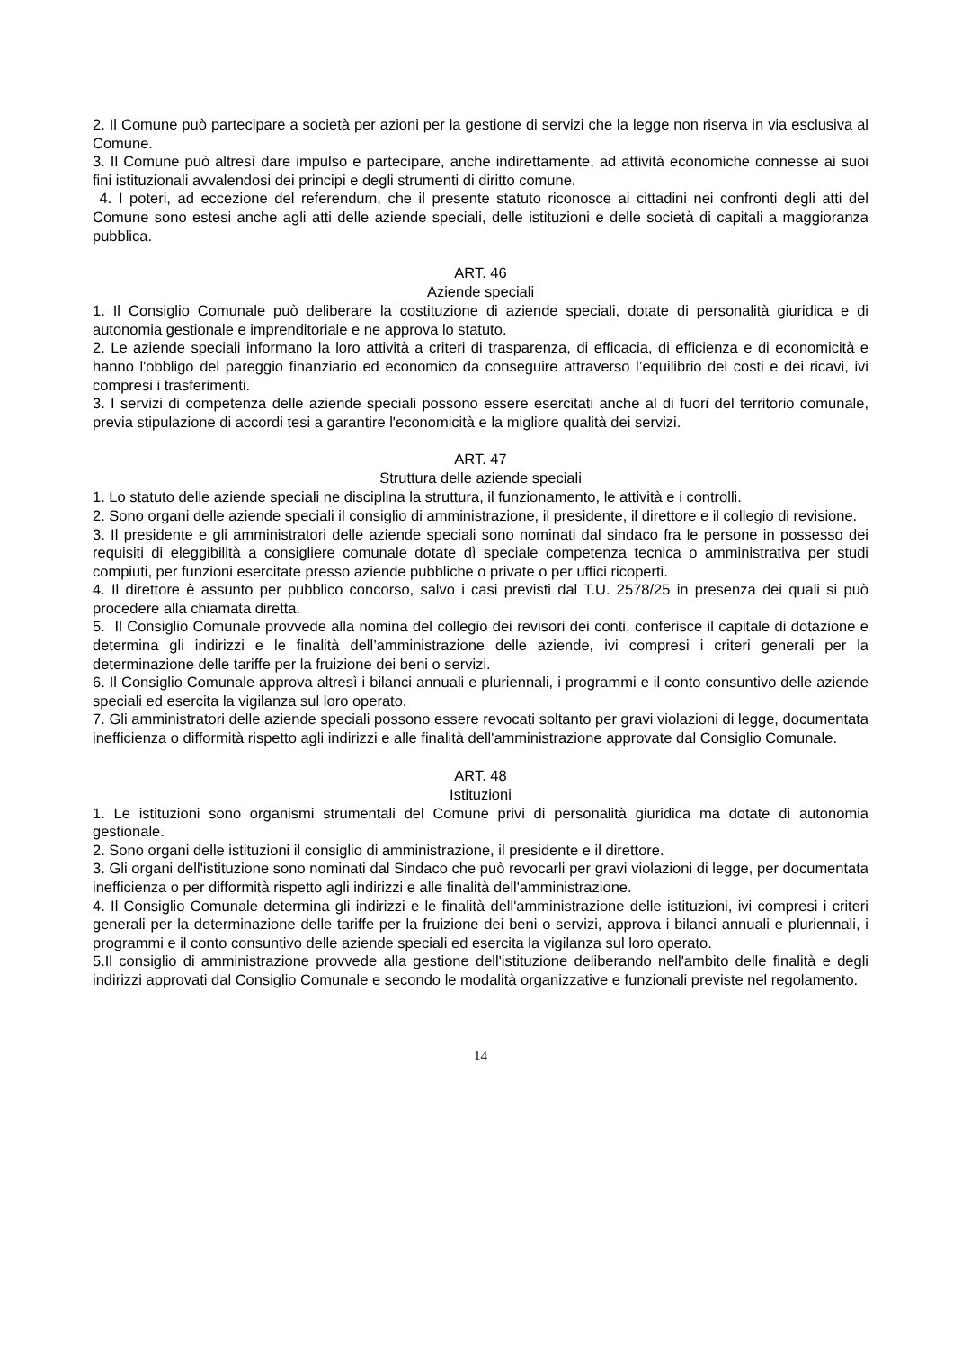2. Il Comune può partecipare a società per azioni per la gestione di servizi che la legge non riserva in via esclusiva al Comune.
3. Il Comune può altresì dare impulso e partecipare, anche indirettamente, ad attività economiche connesse ai suoi fini istituzionali avvalendosi dei principi e degli strumenti di diritto comune.
4. I poteri, ad eccezione del referendum, che il presente statuto riconosce ai cittadini nei confronti degli atti del Comune sono estesi anche agli atti delle aziende speciali, delle istituzioni e delle società di capitali a maggioranza pubblica.
ART. 46
Aziende speciali
1. Il Consiglio Comunale può deliberare la costituzione di aziende speciali, dotate di personalità giuridica e di autonomia gestionale e imprenditoriale e ne approva lo statuto.
2. Le aziende speciali informano la loro attività a criteri di trasparenza, di efficacia, di efficienza e di economicità e hanno l'obbligo del pareggio finanziario ed economico da conseguire attraverso l’equilibrio dei costi e dei ricavi, ivi compresi i trasferimenti.
3. I servizi di competenza delle aziende speciali possono essere esercitati anche al di fuori del territorio comunale, previa stipulazione di accordi tesi a garantire l'economicità e la migliore qualità dei servizi.
ART. 47
Struttura delle aziende speciali
1. Lo statuto delle aziende speciali ne disciplina la struttura, il funzionamento, le attività e i controlli.
2. Sono organi delle aziende speciali il consiglio di amministrazione, il presidente, il direttore e il collegio di revisione.
3. Il presidente e gli amministratori delle aziende speciali sono nominati dal sindaco fra le persone in possesso dei requisiti di eleggibilità a consigliere comunale dotate dì speciale competenza tecnica o amministrativa per studi compiuti, per funzioni esercitate presso aziende pubbliche o private o per uffici ricoperti.
4. Il direttore è assunto per pubblico concorso, salvo i casi previsti dal T.U. 2578/25 in presenza dei quali si può procedere alla chiamata diretta.
5. Il Consiglio Comunale provvede alla nomina del collegio dei revisori dei conti, conferisce il capitale di dotazione e determina gli indirizzi e le finalità dell’amministrazione delle aziende, ivi compresi i criteri generali per la determinazione delle tariffe per la fruizione dei beni o servizi.
6. Il Consiglio Comunale approva altresì i bilanci annuali e pluriennali, i programmi e il conto consuntivo delle aziende speciali ed esercita la vigilanza sul loro operato.
7. Gli amministratori delle aziende speciali possono essere revocati soltanto per gravi violazioni di legge, documentata inefficienza o difformità rispetto agli indirizzi e alle finalità dell'amministrazione approvate dal Consiglio Comunale.
ART. 48
Istituzioni
1. Le istituzioni sono organismi strumentali del Comune privi di personalità giuridica ma dotate di autonomia gestionale.
2. Sono organi delle istituzioni il consiglio di amministrazione, il presidente e il direttore.
3. Gli organi dell'istituzione sono nominati dal Sindaco che può revocarli per gravi violazioni di legge, per documentata inefficienza o per difformità rispetto agli indirizzi e alle finalità dell'amministrazione.
4. Il Consiglio Comunale determina gli indirizzi e le finalità dell'amministrazione delle istituzioni, ivi compresi i criteri generali per la determinazione delle tariffe per la fruizione dei beni o servizi, approva i bilanci annuali e pluriennali, i programmi e il conto consuntivo delle aziende speciali ed esercita la vigilanza sul loro operato.
5.Il consiglio di amministrazione provvede alla gestione dell'istituzione deliberando nell'ambito delle finalità e degli indirizzi approvati dal Consiglio Comunale e secondo le modalità organizzative e funzionali previste nel regolamento.
14